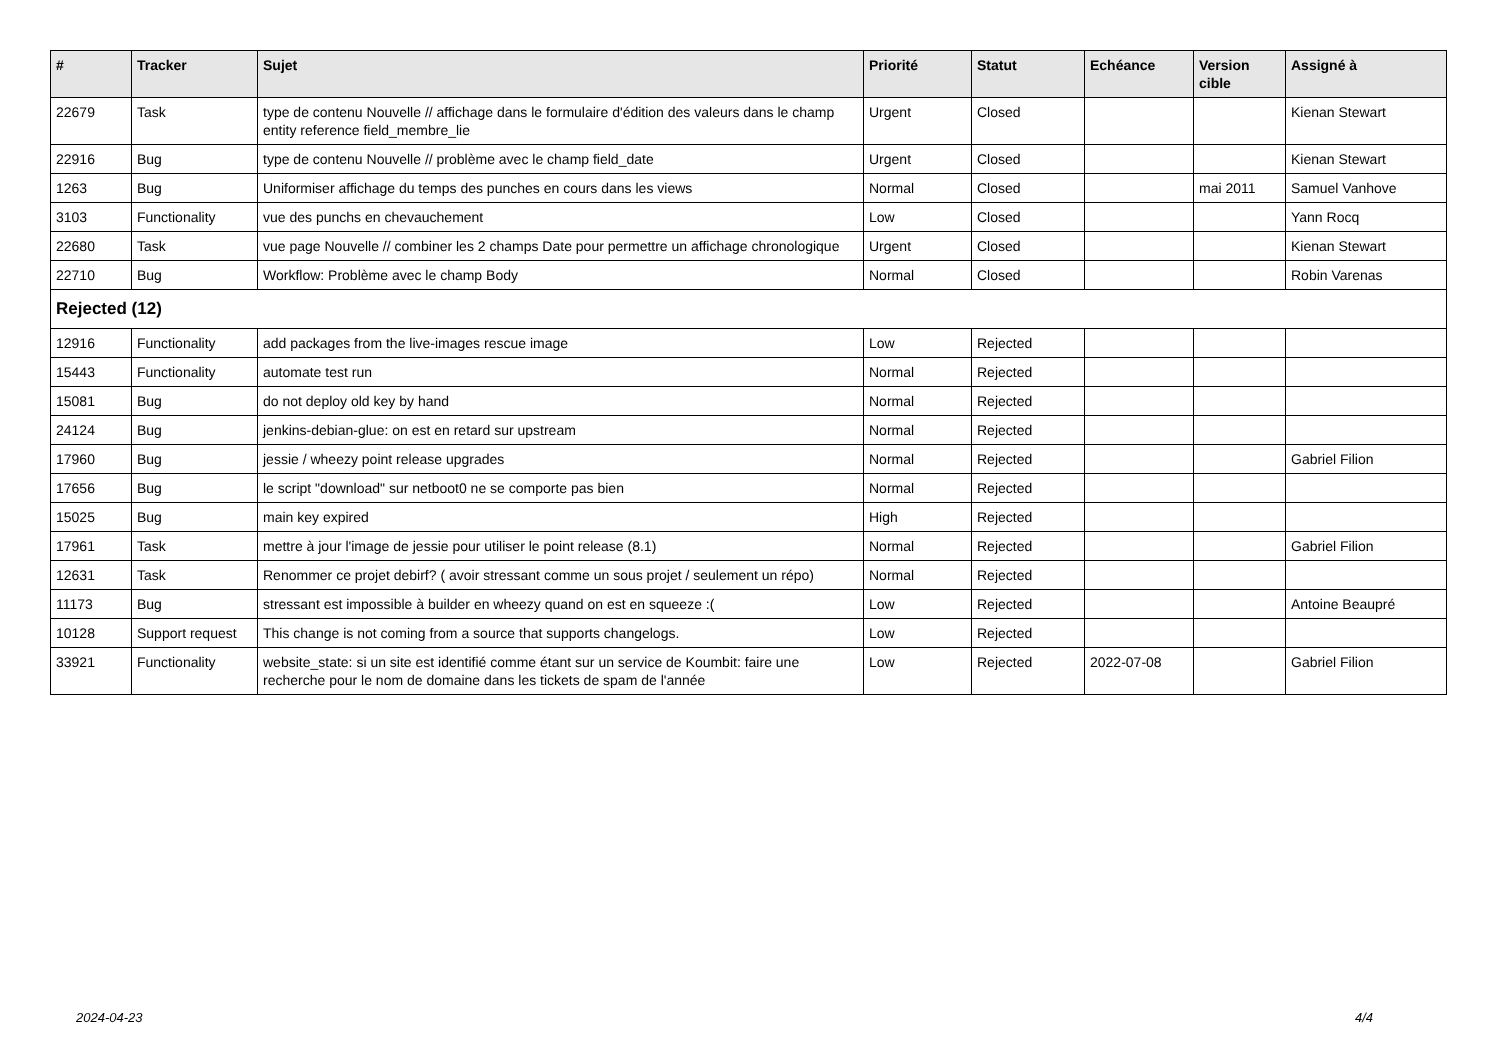| # | Tracker | Sujet | Priorité | Statut | Echéance | Version cible | Assigné à |
| --- | --- | --- | --- | --- | --- | --- | --- |
| 22679 | Task | type de contenu Nouvelle // affichage dans le formulaire d'édition des valeurs dans le champ entity reference field_membre_lie | Urgent | Closed | | | Kienan Stewart |
| 22916 | Bug | type de contenu Nouvelle // problème avec le champ field_date | Urgent | Closed | | | Kienan Stewart |
| 1263 | Bug | Uniformiser affichage du temps des punches en cours dans les views | Normal | Closed | | mai 2011 | Samuel Vanhove |
| 3103 | Functionality | vue des punchs en chevauchement | Low | Closed | | | Yann Rocq |
| 22680 | Task | vue page Nouvelle // combiner les 2 champs Date pour permettre un affichage chronologique | Urgent | Closed | | | Kienan Stewart |
| 22710 | Bug | Workflow: Problème avec le champ Body | Normal | Closed | | | Robin Varenas |
| Rejected (12) | | | | | | | |
| 12916 | Functionality | add packages from the live-images rescue image | Low | Rejected | | | |
| 15443 | Functionality | automate test run | Normal | Rejected | | | |
| 15081 | Bug | do not deploy old key by hand | Normal | Rejected | | | |
| 24124 | Bug | jenkins-debian-glue: on est en retard sur upstream | Normal | Rejected | | | |
| 17960 | Bug | jessie / wheezy point release upgrades | Normal | Rejected | | | Gabriel Filion |
| 17656 | Bug | le script "download" sur netboot0 ne se comporte pas bien | Normal | Rejected | | | |
| 15025 | Bug | main key expired | High | Rejected | | | |
| 17961 | Task | mettre à jour l'image de jessie pour utiliser le point release (8.1) | Normal | Rejected | | | Gabriel Filion |
| 12631 | Task | Renommer ce projet debirf? ( avoir stressant comme un sous projet / seulement un répo) | Normal | Rejected | | | |
| 11173 | Bug | stressant est impossible à builder en wheezy quand on est en squeeze :( | Low | Rejected | | | Antoine Beaupré |
| 10128 | Support request | This change is not coming from a source that supports changelogs. | Low | Rejected | | | |
| 33921 | Functionality | website_state: si un site est identifié comme étant sur un service de Koumbit: faire une recherche pour le nom de domaine dans les tickets de spam de l'année | Low | Rejected | 2022-07-08 | | Gabriel Filion |
2024-04-23 4/4